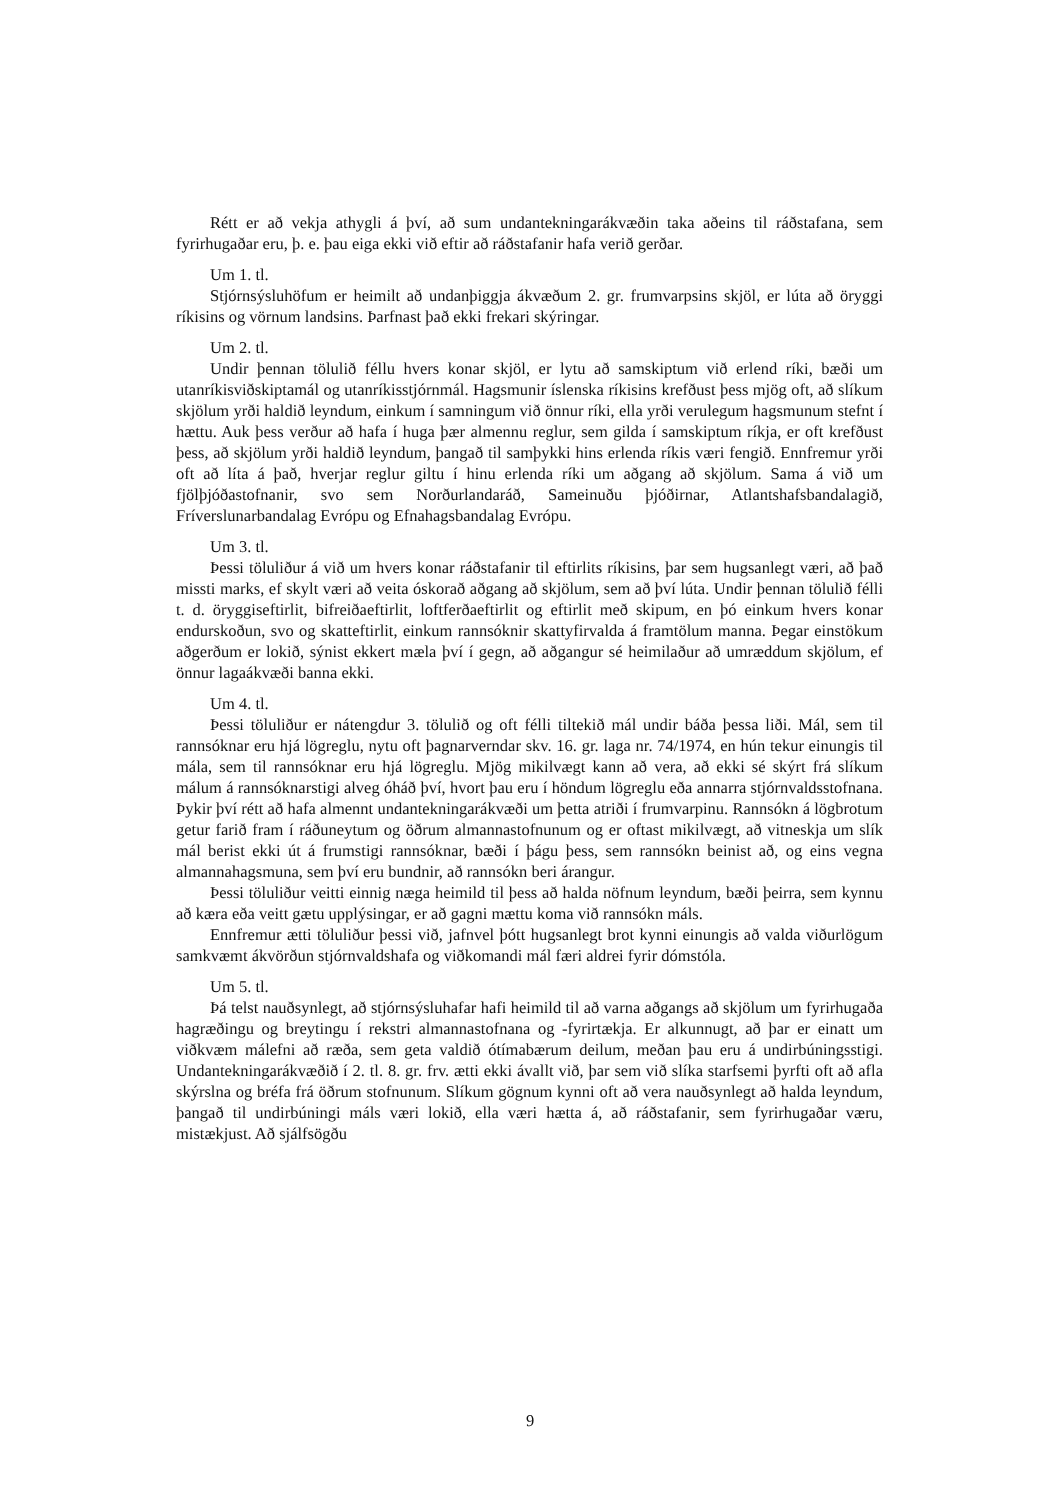Rétt er að vekja athygli á því, að sum undantekningarákvæðin taka aðeins til ráðstafana, sem fyrirhugaðar eru, þ. e. þau eiga ekki við eftir að ráðstafanir hafa verið gerðar.
Um 1. tl.
Stjórnsýsluhöfum er heimilt að undanþiggja ákvæðum 2. gr. frumvarpsins skjöl, er lúta að öryggi ríkisins og vörnum landsins. Þarfnast það ekki frekari skýringar.
Um 2. tl.
Undir þennan tölulið féllu hvers konar skjöl, er lytu að samskiptum við erlend ríki, bæði um utanríkisviðskiptamál og utanríkisstjórnmál. Hagsmunir íslenska ríkisins krefðust þess mjög oft, að slíkum skjölum yrði haldið leyndum, einkum í samningum við önnur ríki, ella yrði verulegum hagsmunum stefnt í hættu. Auk þess verður að hafa í huga þær almennu reglur, sem gilda í samskiptum ríkja, er oft krefðust þess, að skjölum yrði haldið leyndum, þangað til samþykki hins erlenda ríkis væri fengið. Ennfremur yrði oft að líta á það, hverjar reglur giltu í hinu erlenda ríki um aðgang að skjölum. Sama á við um fjölþjóðastofnanir, svo sem Norðurlandaráð, Sameinuðu þjóðirnar, Atlantshafsbandalagið, Fríverslunarbandalag Evrópu og Efnahagsbandalag Evrópu.
Um 3. tl.
Þessi töluliður á við um hvers konar ráðstafanir til eftirlits ríkisins, þar sem hugsanlegt væri, að það missti marks, ef skylt væri að veita óskorað aðgang að skjölum, sem að því lúta. Undir þennan tölulið félli t. d. öryggiseftirlit, bifreiðaeftirlit, loftferðaeftirlit og eftirlit með skipum, en þó einkum hvers konar endurskoðun, svo og skatteftirlit, einkum rannsóknir skattyfirvalda á framtölum manna. Þegar einstökum aðgerðum er lokið, sýnist ekkert mæla því í gegn, að aðgangur sé heimilaður að umræddum skjölum, ef önnur lagaákvæði banna ekki.
Um 4. tl.
Þessi töluliður er nátengdur 3. tölulið og oft félli tiltekið mál undir báða þessa liði. Mál, sem til rannsóknar eru hjá lögreglu, nytu oft þagnarverndar skv. 16. gr. laga nr. 74/1974, en hún tekur einungis til mála, sem til rannsóknar eru hjá lögreglu. Mjög mikilvægt kann að vera, að ekki sé skýrt frá slíkum málum á rannsóknarstigi alveg óháð því, hvort þau eru í höndum lögreglu eða annarra stjórnvaldsstofnana. Þykir því rétt að hafa almennt undantekningarákvæði um þetta atriði í frumvarpinu. Rannsókn á lögbrotum getur farið fram í ráðuneytum og öðrum almannastofnunum og er oftast mikilvægt, að vitneskja um slík mál berist ekki út á frumstigi rannsóknar, bæði í þágu þess, sem rannsókn beinist að, og eins vegna almannahagsmuna, sem því eru bundnir, að rannsókn beri árangur.
Þessi töluliður veitti einnig næga heimild til þess að halda nöfnum leyndum, bæði þeirra, sem kynnu að kæra eða veitt gætu upplýsingar, er að gagni mættu koma við rannsókn máls.
Ennfremur ætti töluliður þessi við, jafnvel þótt hugsanlegt brot kynni einungis að valda viðurlögum samkvæmt ákvörðun stjórnvaldshafa og viðkomandi mál færi aldrei fyrir dómstóla.
Um 5. tl.
Þá telst nauðsynlegt, að stjórnsýsluhafar hafi heimild til að varna aðgangs að skjölum um fyrirhugaða hagræðingu og breytingu í rekstri almannastofnana og -fyrirtækja. Er alkunnugt, að þar er einatt um viðkvæm málefni að ræða, sem geta valdið ótímabærum deilum, meðan þau eru á undirbúningsstigi. Undantekningarákvæðið í 2. tl. 8. gr. frv. ætti ekki ávallt við, þar sem við slíka starfsemi þyrfti oft að afla skýrslna og bréfa frá öðrum stofnunum. Slíkum gögnum kynni oft að vera nauðsynlegt að halda leyndum, þangað til undirbúningi máls væri lokið, ella væri hætta á, að ráðstafanir, sem fyrirhugaðar væru, mistækjust. Að sjálfsögðu
9